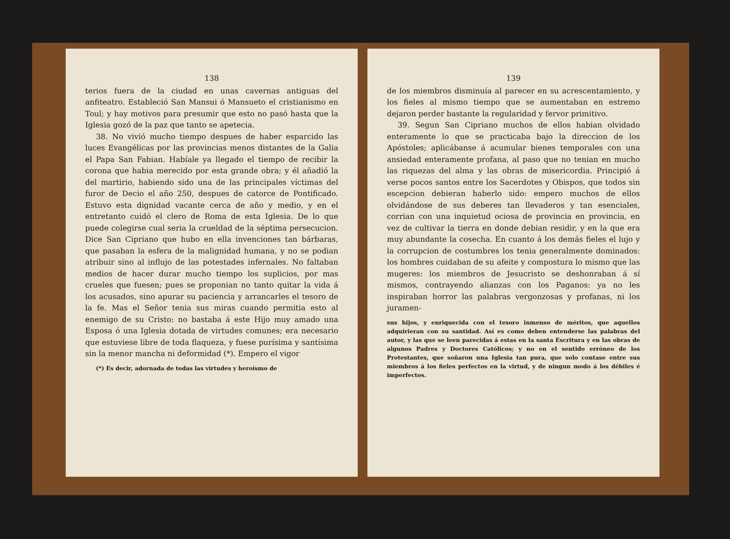138
terios fuera de la ciudad en unas cavernas antiguas del anfiteatro. Estableció San Mansui ó Mansueto el cristianismo en Toul; y hay motivos para presumir que esto no pasó hasta que la Iglesia gozó de la paz que tanto se apetecia.
38. No vivió mucho tiempo despues de haber esparcido las luces Evangélicas por las provincias menos distantes de la Galia el Papa San Fabian. Habíale ya llegado el tiempo de recibir la corona que habia merecido por esta grande obra; y él añadió la del martirio, habiendo sido una de las principales víctimas del furor de Decio el año 250, despues de catorce de Pontificado. Estuvo esta dignidad vacante cerca de año y medio, y en el entretanto cuidó el clero de Roma de esta Iglesia. De lo que puede colegirse cual seria la crueldad de la séptima persecucion. Dice San Cipriano que hubo en ella invenciones tan bárbaras, que pasaban la esfera de la malignidad humana, y no se podian atribuir sino al influjo de las potestades infernales. No faltaban medios de hacer durar mucho tiempo los suplicios, por mas crueles que fuesen; pues se proponian no tanto quitar la vida á los acusados, sino apurar su paciencia y arrancarles el tesoro de la fe. Mas el Señor tenia sus miras cuando permitia esto al enemigo de su Cristo: no bastaba á este Hijo muy amado una Esposa ó una Iglesia dotada de virtudes comunes; era necesario que estuviese libre de toda flaqueza, y fuese purísima y santísima sin la menor mancha ni deformidad (*). Empero el vigor
(*) Es decir, adornada de todas las virtudes y heroismo de
139
de los miembros disminuía al parecer en su acrescentamiento, y los fieles al mismo tiempo que se aumentaban en estremo dejaron perder bastante la regularidad y fervor primitivo.
39. Segun San Cipriano muchos de ellos habian olvidado enteramente lo que se practicaba bajo la direccion de los Apóstoles; aplicábanse á acumular bienes temporales con una ansiedad enteramente profana, al paso que no tenian en mucho las riquezas del alma y las obras de misericordia. Principió á verse pocos santos entre los Sacerdotes y Obispos, que todos sin escepcion debieran haberlo sido: empero muchos de ellos olvidándose de sus deberes tan llevaderos y tan esenciales, corrian con una inquietud ociosa de provincia en provincia, en vez de cultivar la tierra en donde debian residir, y en la que era muy abundante la cosecha. En cuanto á los demás fieles el lujo y la corrupcion de costumbres los tenia generalmente dominados: los hombres cuidaban de su afeite y compostura lo mismo que las mugeres: los miembros de Jesucristo se deshonraban á sí mismos, contrayendo alianzas con los Paganos: ya no les inspiraban horror las palabras vergonzosas y profanas, ni los juramen-
sus hijos, y enriquecida con el tesoro inmenso de méritos, que aquellos adquirieran con su santidad. Así es como deben entenderse las palabras del autor, y las que se leen parecidas á estas en la santa Escritura y en las obras de algunos Padres y Doctores Católicos; y no en el sentido erróneo de los Protestantes, que soñaron una Iglesia tan pura, que solo contase entre sus miembros á los fieles perfectos en la virtud, y de ningun modo á los débiles é imperfectos.